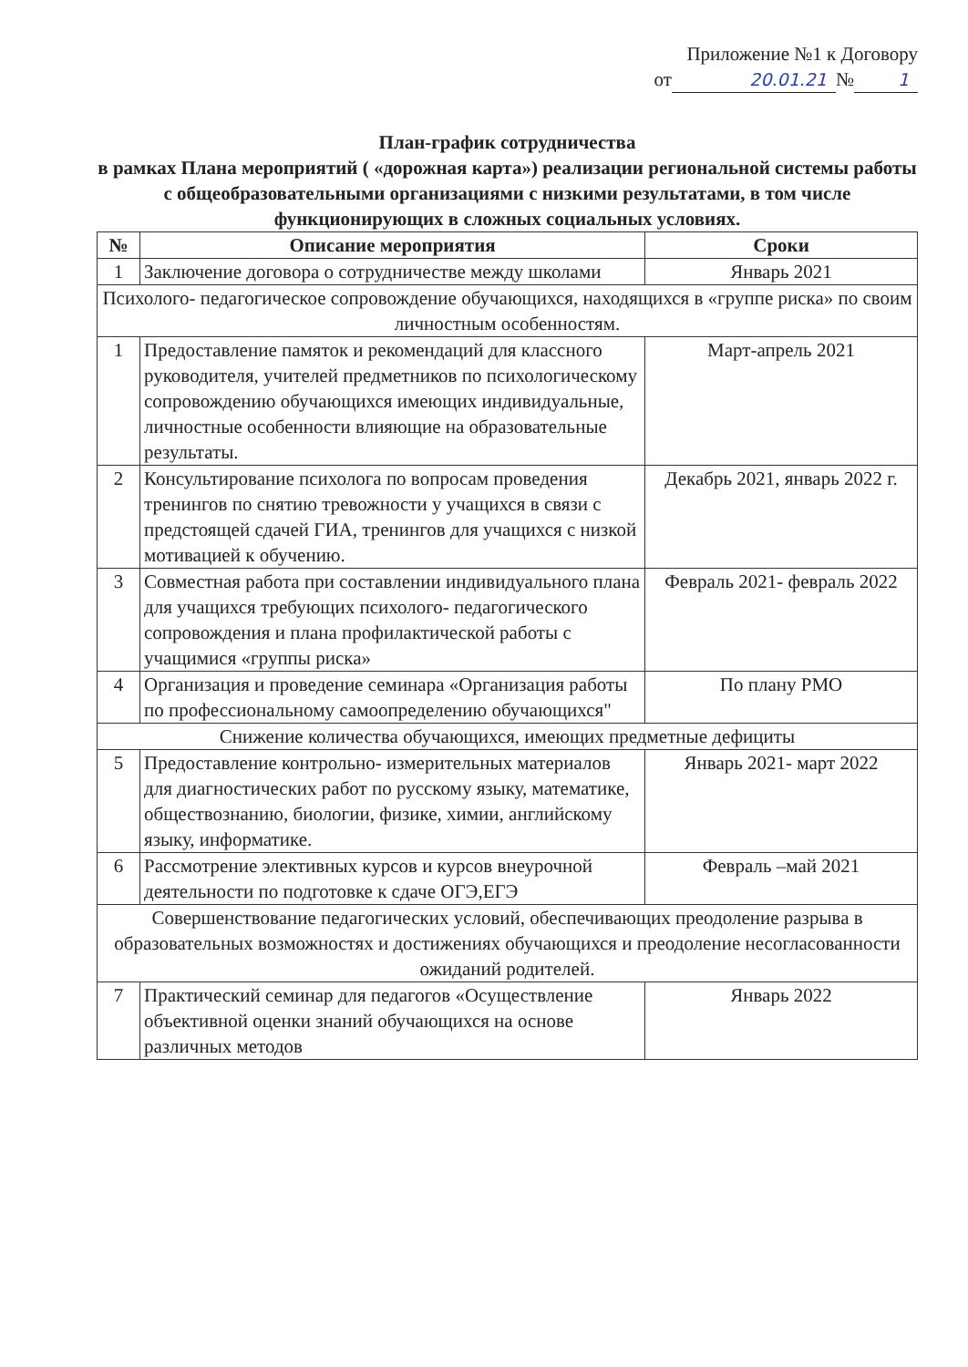Приложение №1 к Договору
от 20.01.21 № 1
План-график сотрудничества
в рамках Плана мероприятий ( «дорожная карта») реализации региональной системы работы с общеобразовательными организациями с низкими результатами, в том числе функционирующих в сложных социальных условиях.
| № | Описание мероприятия | Сроки |
| --- | --- | --- |
| 1 | Заключение договора о сотрудничестве между школами | Январь 2021 |
| Психолого- педагогическое сопровождение обучающихся, находящихся в «группе риска» по своим личностным особенностям. | | |
| 1 | Предоставление памяток и рекомендаций для классного руководителя, учителей предметников по психологическому сопровождению обучающихся имеющих индивидуальные, личностные особенности влияющие на образовательные результаты. | Март-апрель 2021 |
| 2 | Консультирование психолога по вопросам проведения тренингов по снятию тревожности у учащихся в связи с предстоящей сдачей ГИА, тренингов для учащихся с низкой мотивацией к обучению. | Декабрь 2021, январь 2022 г. |
| 3 | Совместная работа при составлении индивидуального плана для учащихся требующих психолого- педагогического сопровождения и плана профилактической работы с учащимися «группы риска» | Февраль 2021- февраль 2022 |
| 4 | Организация и проведение семинара «Организация работы по профессиональному самоопределению обучающихся" | По плану РМО |
| Снижение количества обучающихся, имеющих предметные дефициты | | |
| 5 | Предоставление контрольно- измерительных материалов для диагностических работ по русскому языку, математике, обществознанию, биологии, физике, химии, английскому языку, информатике. | Январь 2021- март 2022 |
| 6 | Рассмотрение элективных курсов и курсов внеурочной деятельности по подготовке к сдаче ОГЭ,ЕГЭ | Февраль –май 2021 |
| Совершенствование педагогических условий, обеспечивающих преодоление разрыва в образовательных возможностях и достижениях обучающихся и преодоление несогласованности ожиданий родителей. | | |
| 7 | Практический семинар для педагогов «Осуществление объективной оценки знаний обучающихся на основе различных методов | Январь 2022 |